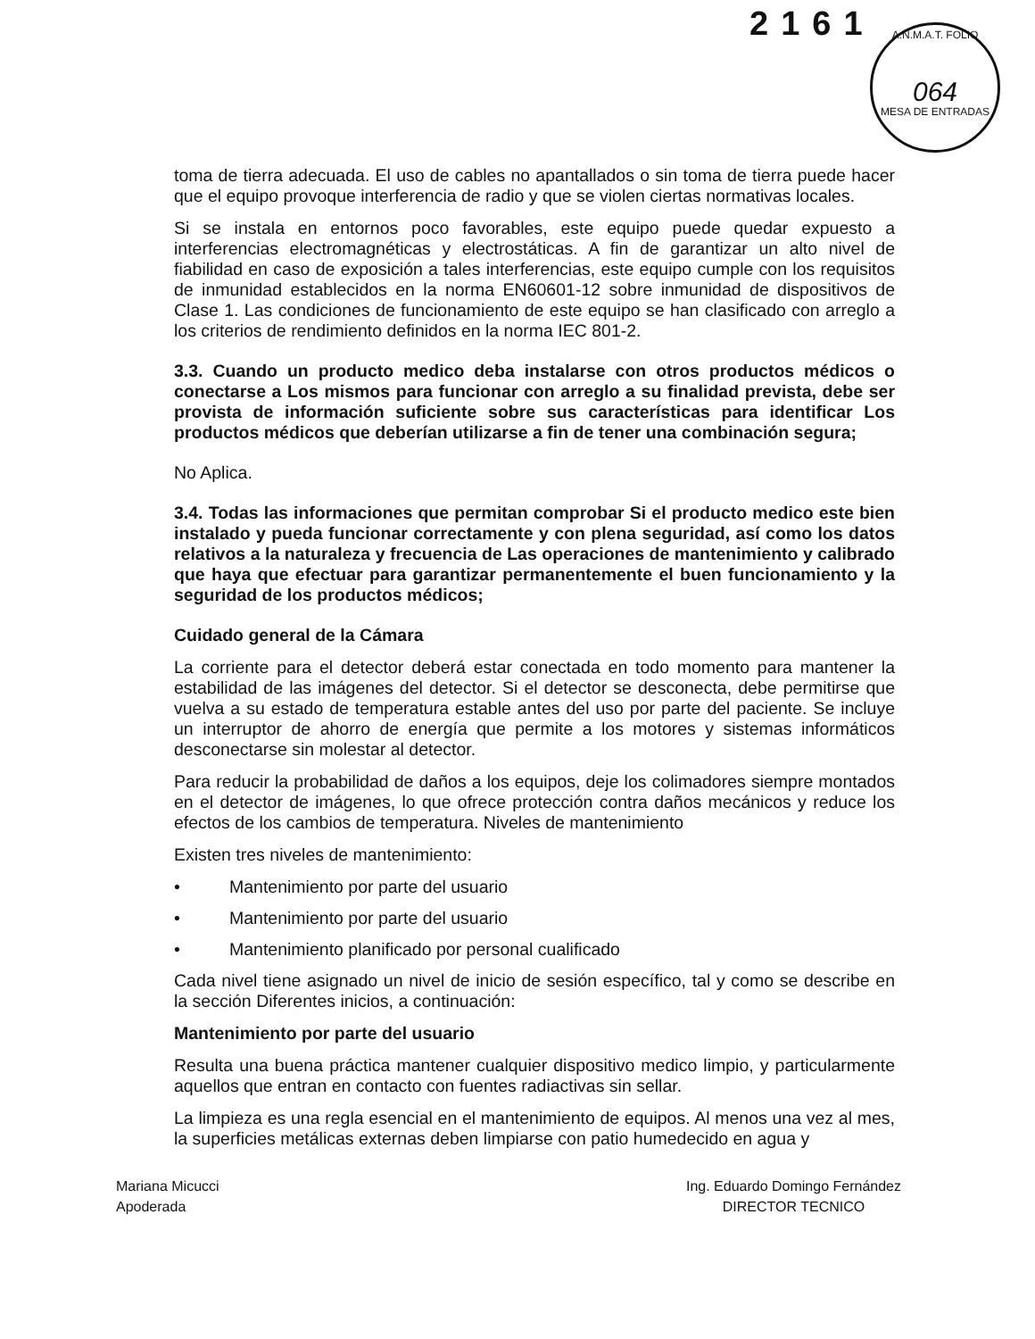2161
A.N.M.A.T. FOLIO
064
MESA DE ENTRADAS
toma de tierra adecuada. El uso de cables no apantallados o sin toma de tierra puede hacer que el equipo provoque interferencia de radio y que se violen ciertas normativas locales.
Si se instala en entornos poco favorables, este equipo puede quedar expuesto a interferencias electromagnéticas y electrostáticas. A fin de garantizar un alto nivel de fiabilidad en caso de exposición a tales interferencias, este equipo cumple con los requisitos de inmunidad establecidos en la norma EN60601-12 sobre inmunidad de dispositivos de Clase 1. Las condiciones de funcionamiento de este equipo se han clasificado con arreglo a los criterios de rendimiento definidos en la norma IEC 801-2.
3.3. Cuando un producto medico deba instalarse con otros productos médicos o conectarse a Los mismos para funcionar con arreglo a su finalidad prevista, debe ser provista de información suficiente sobre sus características para identificar Los productos médicos que deberían utilizarse a fin de tener una combinación segura;
No Aplica.
3.4. Todas las informaciones que permitan comprobar Si el producto medico este bien instalado y pueda funcionar correctamente y con plena seguridad, así como los datos relativos a la naturaleza y frecuencia de Las operaciones de mantenimiento y calibrado que haya que efectuar para garantizar permanentemente el buen funcionamiento y la seguridad de los productos médicos;
Cuidado general de la Cámara
La corriente para el detector deberá estar conectada en todo momento para mantener la estabilidad de las imágenes del detector. Si el detector se desconecta, debe permitirse que vuelva a su estado de temperatura estable antes del uso por parte del paciente. Se incluye un interruptor de ahorro de energía que permite a los motores y sistemas informáticos desconectarse sin molestar al detector.
Para reducir la probabilidad de daños a los equipos, deje los colimadores siempre montados en el detector de imágenes, lo que ofrece protección contra daños mecánicos y reduce los efectos de los cambios de temperatura. Niveles de mantenimiento
Existen tres niveles de mantenimiento:
• Mantenimiento por parte del usuario
• Mantenimiento por parte del usuario
• Mantenimiento planificado por personal cualificado
Cada nivel tiene asignado un nivel de inicio de sesión específico, tal y como se describe en la sección Diferentes inicios, a continuación:
Mantenimiento por parte del usuario
Resulta una buena práctica mantener cualquier dispositivo medico limpio, y particularmente aquellos que entran en contacto con fuentes radiactivas sin sellar.
La limpieza es una regla esencial en el mantenimiento de equipos. Al menos una vez al mes, la superficies metálicas externas deben limpiarse con patio humedecido en agua y
Mariana Micucci
Apoderada
Ing. Eduardo Domingo Fernández
DIRECTOR TECNICO